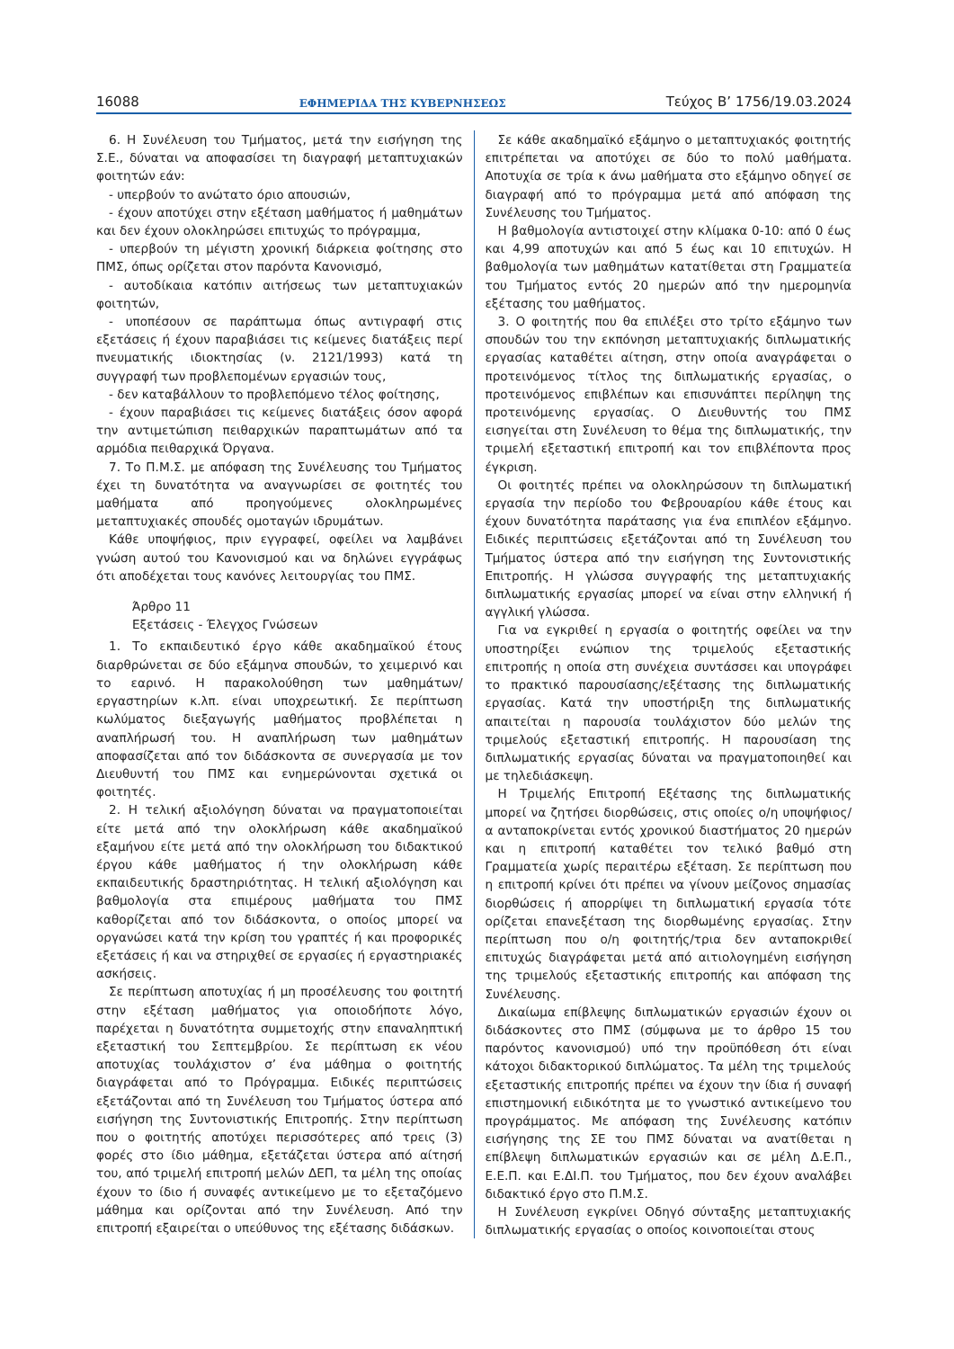16088 ΕΦΗΜΕΡΙΔΑ ΤΗΣ ΚΥΒΕΡΝΗΣΕΩΣ Τεύχος B’ 1756/19.03.2024
6. Η Συνέλευση του Τμήματος, μετά την εισήγηση της Σ.Ε., δύναται να αποφασίσει τη διαγραφή μεταπτυχιακών φοιτητών εάν:
- υπερβούν το ανώτατο όριο απουσιών,
- έχουν αποτύχει στην εξέταση μαθήματος ή μαθημάτων και δεν έχουν ολοκληρώσει επιτυχώς το πρόγραμμα,
- υπερβούν τη μέγιστη χρονική διάρκεια φοίτησης στο ΠΜΣ, όπως ορίζεται στον παρόντα Κανονισμό,
- αυτοδίκαια κατόπιν αιτήσεως των μεταπτυχιακών φοιτητών,
- υποπέσουν σε παράπτωμα όπως αντιγραφή στις εξετάσεις ή έχουν παραβιάσει τις κείμενες διατάξεις περί πνευματικής ιδιοκτησίας (ν. 2121/1993) κατά τη συγγραφή των προβλεπομένων εργασιών τους,
- δεν καταβάλλουν το προβλεπόμενο τέλος φοίτησης,
- έχουν παραβιάσει τις κείμενες διατάξεις όσον αφορά την αντιμετώπιση πειθαρχικών παραπτωμάτων από τα αρμόδια πειθαρχικά Όργανα.
7. Το Π.Μ.Σ. με απόφαση της Συνέλευσης του Τμήματος έχει τη δυνατότητα να αναγνωρίσει σε φοιτητές του μαθήματα από προηγούμενες ολοκληρωμένες μεταπτυχιακές σπουδές ομοταγών ιδρυμάτων.
Κάθε υποψήφιος, πριν εγγραφεί, οφείλει να λαμβάνει γνώση αυτού του Κανονισμού και να δηλώνει εγγράφως ότι αποδέχεται τους κανόνες λειτουργίας του ΠΜΣ.
Άρθρο 11
Εξετάσεις - Έλεγχος Γνώσεων
1. Το εκπαιδευτικό έργο κάθε ακαδημαϊκού έτους διαρθρώνεται σε δύο εξάμηνα σπουδών, το χειμερινό και το εαρινό. Η παρακολούθηση των μαθημάτων/εργαστηρίων κ.λπ. είναι υποχρεωτική. Σε περίπτωση κωλύματος διεξαγωγής μαθήματος προβλέπεται η αναπλήρωσή του. Η αναπλήρωση των μαθημάτων αποφασίζεται από τον διδάσκοντα σε συνεργασία με τον Διευθυντή του ΠΜΣ και ενημερώνονται σχετικά οι φοιτητές.
2. Η τελική αξιολόγηση δύναται να πραγματοποιείται είτε μετά από την ολοκλήρωση κάθε ακαδημαϊκού εξαμήνου είτε μετά από την ολοκλήρωση του διδακτικού έργου κάθε μαθήματος ή την ολοκλήρωση κάθε εκπαιδευτικής δραστηριότητας. Η τελική αξιολόγηση και βαθμολογία στα επιμέρους μαθήματα του ΠΜΣ καθορίζεται από τον διδάσκοντα, ο οποίος μπορεί να οργανώσει κατά την κρίση του γραπτές ή και προφορικές εξετάσεις ή και να στηριχθεί σε εργασίες ή εργαστηριακές ασκήσεις.
Σε περίπτωση αποτυχίας ή μη προσέλευσης του φοιτητή στην εξέταση μαθήματος για οποιοδήποτε λόγο, παρέχεται η δυνατότητα συμμετοχής στην επαναληπτική εξεταστική του Σεπτεμβρίου. Σε περίπτωση εκ νέου αποτυχίας τουλάχιστον σ’ ένα μάθημα ο φοιτητής διαγράφεται από το Πρόγραμμα. Ειδικές περιπτώσεις εξετάζονται από τη Συνέλευση του Τμήματος ύστερα από εισήγηση της Συντονιστικής Επιτροπής. Στην περίπτωση που ο φοιτητής αποτύχει περισσότερες από τρεις (3) φορές στο ίδιο μάθημα, εξετάζεται ύστερα από αίτησή του, από τριμελή επιτροπή μελών ΔΕΠ, τα μέλη της οποίας έχουν το ίδιο ή συναφές αντικείμενο με το εξεταζόμενο μάθημα και ορίζονται από την Συνέλευση. Από την επιτροπή εξαιρείται ο υπεύθυνος της εξέτασης διδάσκων.
Σε κάθε ακαδημαϊκό εξάμηνο ο μεταπτυχιακός φοιτητής επιτρέπεται να αποτύχει σε δύο το πολύ μαθήματα. Αποτυχία σε τρία κ άνω μαθήματα στο εξάμηνο οδηγεί σε διαγραφή από το πρόγραμμα μετά από απόφαση της Συνέλευσης του Τμήματος.
Η βαθμολογία αντιστοιχεί στην κλίμακα 0-10: από 0 έως και 4,99 αποτυχών και από 5 έως και 10 επιτυχών. Η βαθμολογία των μαθημάτων κατατίθεται στη Γραμματεία του Τμήματος εντός 20 ημερών από την ημερομηνία εξέτασης του μαθήματος.
3. Ο φοιτητής που θα επιλέξει στο τρίτο εξάμηνο των σπουδών του την εκπόνηση μεταπτυχιακής διπλωματικής εργασίας καταθέτει αίτηση, στην οποία αναγράφεται ο προτεινόμενος τίτλος της διπλωματικής εργασίας, ο προτεινόμενος επιβλέπων και επισυνάπτει περίληψη της προτεινόμενης εργασίας. Ο Διευθυντής του ΠΜΣ εισηγείται στη Συνέλευση το θέμα της διπλωματικής, την τριμελή εξεταστική επιτροπή και τον επιβλέποντα προς έγκριση.
Οι φοιτητές πρέπει να ολοκληρώσουν τη διπλωματική εργασία την περίοδο του Φεβρουαρίου κάθε έτους και έχουν δυνατότητα παράτασης για ένα επιπλέον εξάμηνο. Ειδικές περιπτώσεις εξετάζονται από τη Συνέλευση του Τμήματος ύστερα από την εισήγηση της Συντονιστικής Επιτροπής. Η γλώσσα συγγραφής της μεταπτυχιακής διπλωματικής εργασίας μπορεί να είναι στην ελληνική ή αγγλική γλώσσα.
Για να εγκριθεί η εργασία ο φοιτητής οφείλει να την υποστηρίξει ενώπιον της τριμελούς εξεταστικής επιτροπής η οποία στη συνέχεια συντάσσει και υπογράφει το πρακτικό παρουσίασης/εξέτασης της διπλωματικής εργασίας. Κατά την υποστήριξη της διπλωματικής απαιτείται η παρουσία τουλάχιστον δύο μελών της τριμελούς εξεταστική επιτροπής. Η παρουσίαση της διπλωματικής εργασίας δύναται να πραγματοποιηθεί και με τηλεδιάσκεψη.
Η Τριμελής Επιτροπή Εξέτασης της διπλωματικής μπορεί να ζητήσει διορθώσεις, στις οποίες ο/η υποψήφιος/α ανταποκρίνεται εντός χρονικού διαστήματος 20 ημερών και η επιτροπή καταθέτει τον τελικό βαθμό στη Γραμματεία χωρίς περαιτέρω εξέταση. Σε περίπτωση που η επιτροπή κρίνει ότι πρέπει να γίνουν μείζονος σημασίας διορθώσεις ή απορρίψει τη διπλωματική εργασία τότε ορίζεται επανεξέταση της διορθωμένης εργασίας. Στην περίπτωση που ο/η φοιτητής/τρια δεν ανταποκριθεί επιτυχώς διαγράφεται μετά από αιτιολογημένη εισήγηση της τριμελούς εξεταστικής επιτροπής και απόφαση της Συνέλευσης.
Δικαίωμα επίβλεψης διπλωματικών εργασιών έχουν οι διδάσκοντες στο ΠΜΣ (σύμφωνα με το άρθρο 15 του παρόντος κανονισμού) υπό την προϋπόθεση ότι είναι κάτοχοι διδακτορικού διπλώματος. Τα μέλη της τριμελούς εξεταστικής επιτροπής πρέπει να έχουν την ίδια ή συναφή επιστημονική ειδικότητα με το γνωστικό αντικείμενο του προγράμματος. Με απόφαση της Συνέλευσης κατόπιν εισήγησης της ΣΕ του ΠΜΣ δύναται να ανατίθεται η επίβλεψη διπλωματικών εργασιών και σε μέλη Δ.Ε.Π., Ε.Ε.Π. και Ε.ΔΙ.Π. του Τμήματος, που δεν έχουν αναλάβει διδακτικό έργο στο Π.Μ.Σ.
Η Συνέλευση εγκρίνει Οδηγό σύνταξης μεταπτυχιακής διπλωματικής εργασίας ο οποίος κοινοποιείται στους